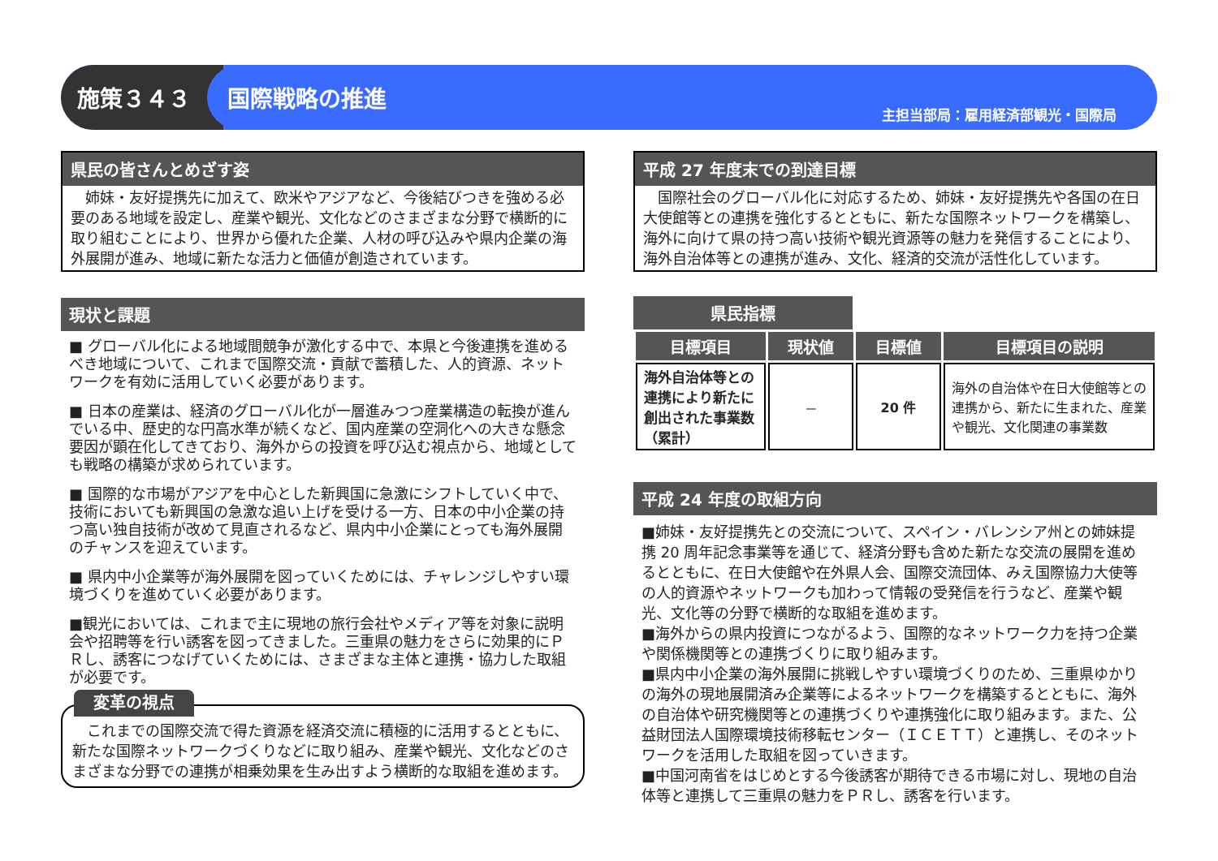施策３４３
国際戦略の推進
主担当部局：雇用経済部観光・国際局
県民の皆さんとめざす姿
　姉妹・友好提携先に加えて、欧米やアジアなど、今後結びつきを強める必要のある地域を設定し、産業や観光、文化などのさまざまな分野で横断的に取り組むことにより、世界から優れた企業、人材の呼び込みや県内企業の海外展開が進み、地域に新たな活力と価値が創造されています。
現状と課題
■ グローバル化による地域間競争が激化する中で、本県と今後連携を進めるべき地域について、これまで国際交流・貢献で蓄積した、人的資源、ネットワークを有効に活用していく必要があります。
■ 日本の産業は、経済のグローバル化が一層進みつつ産業構造の転換が進んでいる中、歴史的な円高水準が続くなど、国内産業の空洞化への大きな懸念要因が顕在化してきており、海外からの投資を呼び込む視点から、地域としても戦略の構築が求められています。
■ 国際的な市場がアジアを中心とした新興国に急激にシフトしていく中で、技術においても新興国の急激な追い上げを受ける一方、日本の中小企業の持つ高い独自技術が改めて見直されるなど、県内中小企業にとっても海外展開のチャンスを迎えています。
■ 県内中小企業等が海外展開を図っていくためには、チャレンジしやすい環境づくりを進めていく必要があります。
■観光においては、これまで主に現地の旅行会社やメディア等を対象に説明会や招聘等を行い誘客を図ってきました。三重県の魅力をさらに効果的にＰＲし、誘客につなげていくためには、さまざまな主体と連携・協力した取組が必要です。
変革の視点
　これまでの国際交流で得た資源を経済交流に積極的に活用するとともに、新たな国際ネットワークづくりなどに取り組み、産業や観光、文化などのさまざまな分野での連携が相乗効果を生み出すよう横断的な取組を進めます。
平成 27 年度末での到達目標
　国際社会のグローバル化に対応するため、姉妹・友好提携先や各国の在日大使館等との連携を強化するとともに、新たな国際ネットワークを構築し、海外に向けて県の持つ高い技術や観光資源等の魅力を発信することにより、海外自治体等との連携が進み、文化、経済的交流が活性化しています。
県民指標
| 目標項目 | 現状値 | 目標値 | 目標項目の説明 |
| --- | --- | --- | --- |
| 海外自治体等との連携により新たに創出された事業数（累計） | － | 20 件 | 海外の自治体や在日大使館等との連携から、新たに生まれた、産業や観光、文化関連の事業数 |
平成 24 年度の取組方向
■姉妹・友好提携先との交流について、スペイン・バレンシア州との姉妹提携 20 周年記念事業等を通じて、経済分野も含めた新たな交流の展開を進めるとともに、在日大使館や在外県人会、国際交流団体、みえ国際協力大使等の人的資源やネットワークも加わって情報の受発信を行うなど、産業や観光、文化等の分野で横断的な取組を進めます。
■海外からの県内投資につながるよう、国際的なネットワーク力を持つ企業や関係機関等との連携づくりに取り組みます。
■県内中小企業の海外展開に挑戦しやすい環境づくりのため、三重県ゆかりの海外の現地展開済み企業等によるネットワークを構築するとともに、海外の自治体や研究機関等との連携づくりや連携強化に取り組みます。また、公益財団法人国際環境技術移転センター（ＩＣＥＴＴ）と連携し、そのネットワークを活用した取組を図っていきます。
■中国河南省をはじめとする今後誘客が期待できる市場に対し、現地の自治体等と連携して三重県の魅力をＰＲし、誘客を行います。